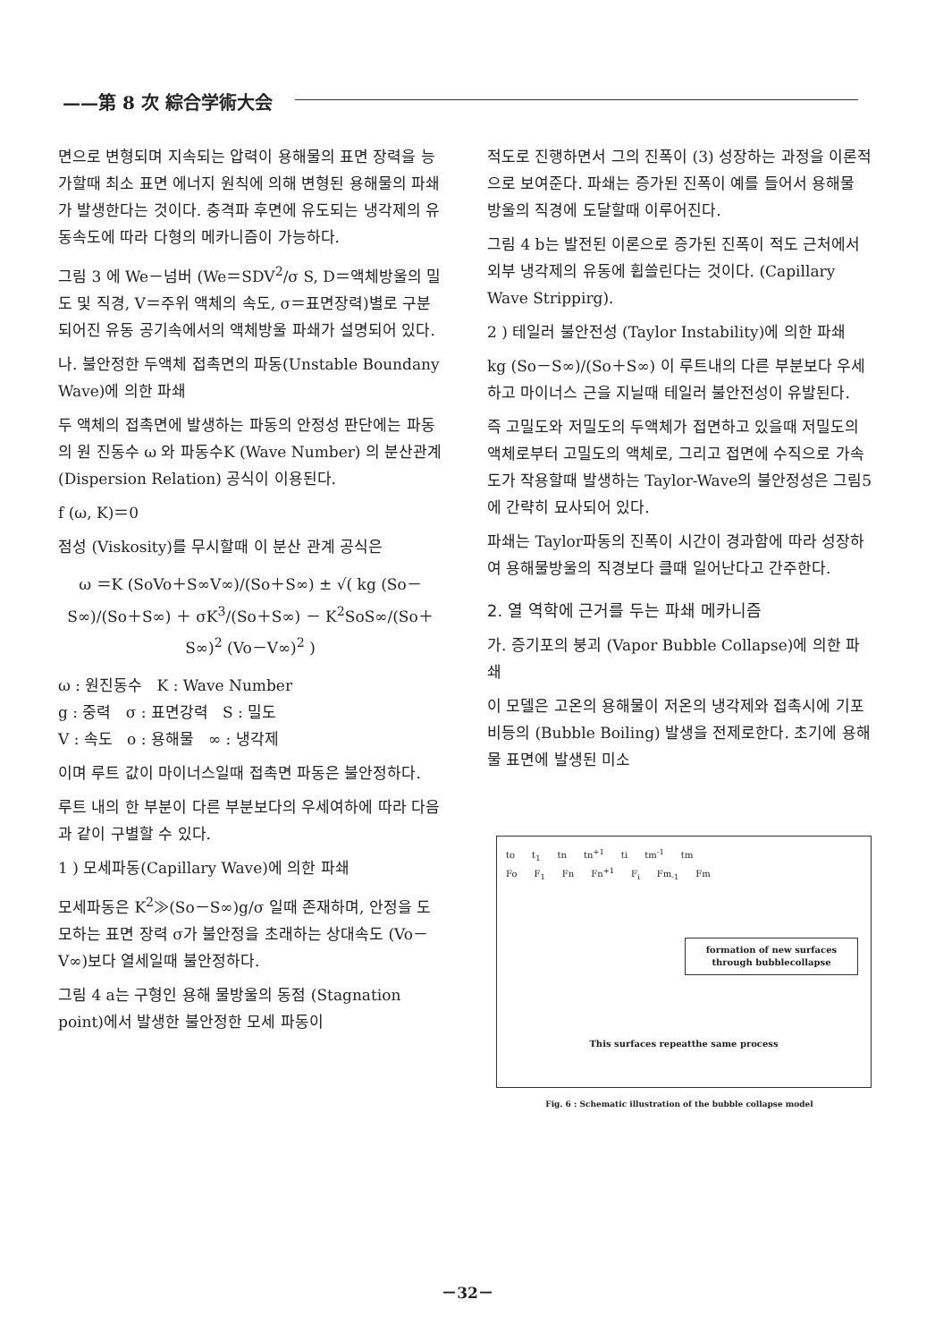——第 8 次 綜合学術大会
면으로 변형되며 지속되는 압력이 용해물의 표면 장력을 능가할때 최소 표면 에너지 원칙에 의해 변형된 용해물의 파쇄가 발생한다는 것이다. 충격파 후면에 유도되는 냉각제의 유동속도에 따라 다형의 메카니즘이 가능하다.
그림 3 에 We－넘버 (We＝SDV<sup>2</sup>/σ S, D＝액체방울의 밀도 및 직경, V＝주위 액체의 속도, σ＝표면장력)별로 구분되어진 유동 공기속에서의 액체방울 파쇄가 설명되어 있다.
나. 불안정한 두액체 접촉면의 파동(Unstable Boundany Wave)에 의한 파쇄
두 액체의 접촉면에 발생하는 파동의 안정성 판단에는 파동의 원 진동수 ω 와 파동수K (Wave Number) 의 분산관계 (Dispersion Relation) 공식이 이용된다.
f (ω, K)＝0
점성 (Viskosity)를 무시할때 이 분산 관계 공식은
ω ＝K (SoVo＋S∞V∞)/(So＋S∞) ± √( kg (So－S∞)/(So＋S∞) ＋ σK<sup>3</sup>/(So＋S∞) － K<sup>2</sup>SoS∞/(So＋S∞)<sup>2</sup> (Vo－V∞)<sup>2</sup> )
ω : 원진동수 K : Wave Number
g : 중력 σ : 표면강력 S : 밀도
V : 속도 o : 용해물 ∞ : 냉각제
이며 루트 값이 마이너스일때 접촉면 파동은 불안정하다.
루트 내의 한 부분이 다른 부분보다의 우세여하에 따라 다음과 같이 구별할 수 있다.
1 ) 모세파동(Capillary Wave)에 의한 파쇄
모세파동은 K<sup>2</sup>≫(So－S∞)g/σ 일때 존재하며, 안정을 도모하는 표면 장력 σ가 불안정을 초래하는 상대속도 (Vo－V∞)보다 열세일때 불안정하다.
그림 4 a는 구형인 용해 물방울의 동점 (Stagnation point)에서 발생한 불안정한 모세 파동이
적도로 진행하면서 그의 진폭이 (3) 성장하는 과정을 이론적으로 보여준다. 파쇄는 증가된 진폭이 예를 들어서 용해물 방울의 직경에 도달할때 이루어진다.
그림 4 b는 발전된 이론으로 증가된 진폭이 적도 근처에서 외부 냉각제의 유동에 휩쓸린다는 것이다. (Capillary Wave Strippirg).
2 ) 테일러 불안전성 (Taylor Instability)에 의한 파쇄
kg (So－S∞)/(So＋S∞) 이 루트내의 다른 부분보다 우세하고 마이너스 근을 지닐때 테일러 불안전성이 유발된다.
즉 고밀도와 저밀도의 두액체가 접면하고 있을때 저밀도의 액체로부터 고밀도의 액체로, 그리고 접면에 수직으로 가속도가 작용할때 발생하는 Taylor-Wave의 불안정성은 그림5에 간략히 묘사되어 있다.
파쇄는 Taylor파동의 진폭이 시간이 경과함에 따라 성장하여 용해물방울의 직경보다 클때 일어난다고 간주한다.
2. 열 역학에 근거를 두는 파쇄 메카니즘
가. 증기포의 붕괴 (Vapor Bubble Collapse)에 의한 파쇄
이 모델은 고온의 용해물이 저온의 냉각제와 접촉시에 기포비등의 (Bubble Boiling) 발생을 전제로한다. 초기에 용해물 표면에 발생된 미소
to t<sub>1</sub> tn tn<sup>+1</sup> ti tm<sup>-1</sup> tm
Fo F<sub>1</sub> Fn Fn<sup>+1</sup> F<sub>i</sub> Fm<sub>-1</sub> Fm
formation of new surfaces through bubblecollapse
This surfaces repeatthe same process
Fig. 6 : Schematic illustration of the bubble collapse model
－32－